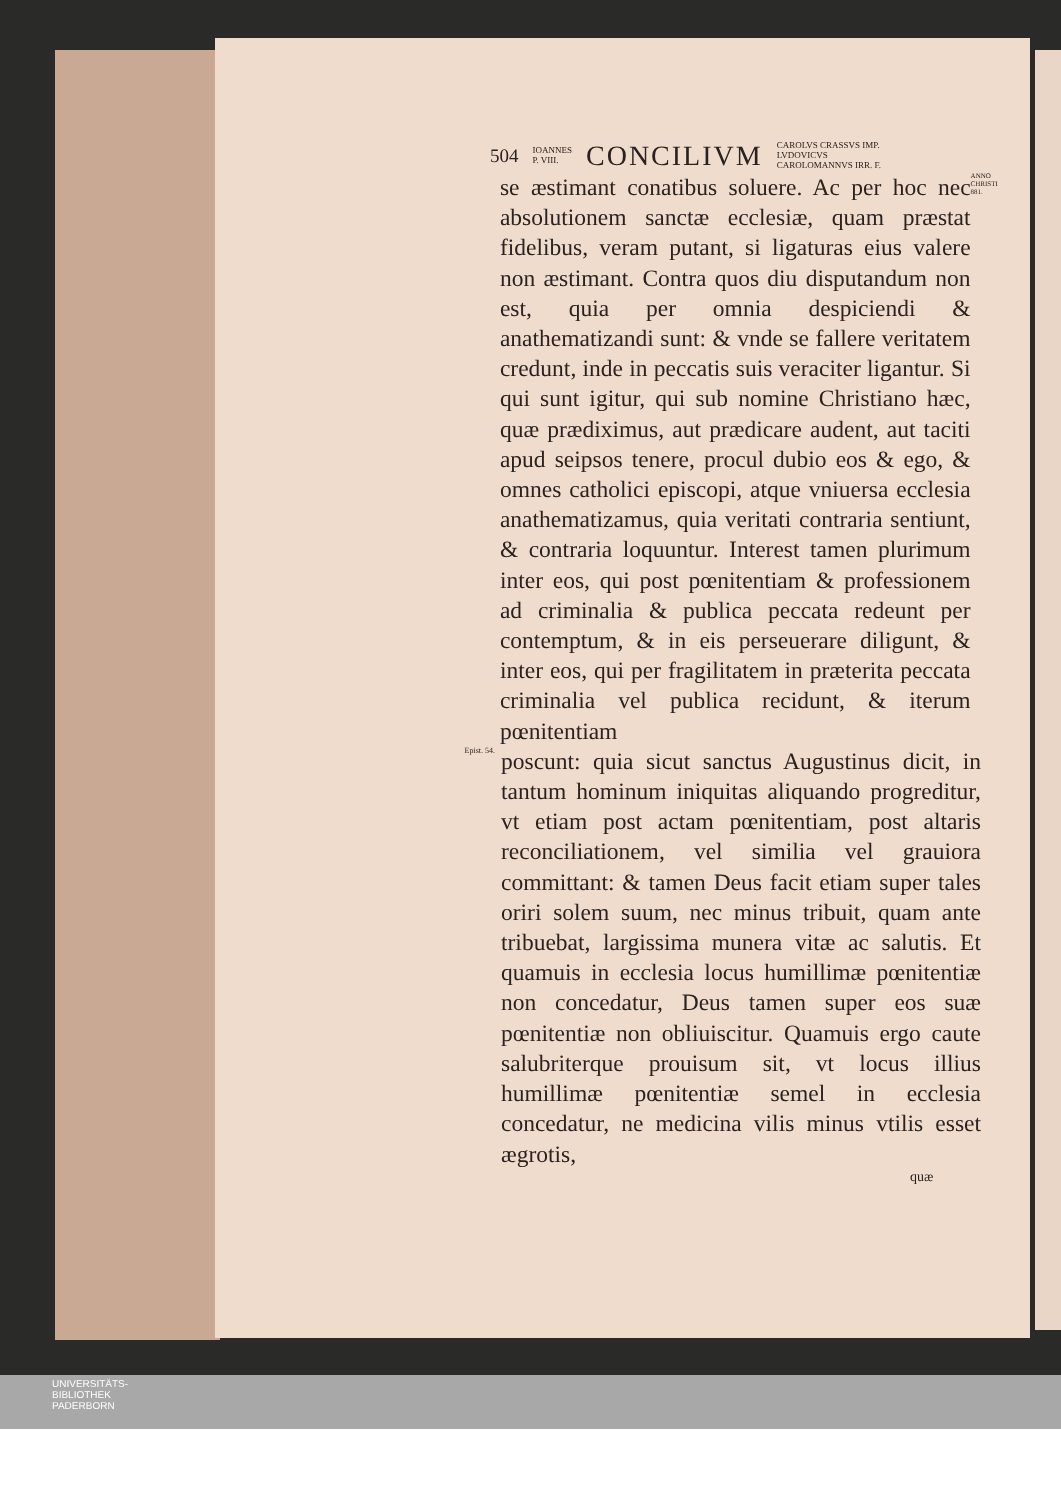504 IOANNES
P. VIII. CONCILIVM CAROLVS CRASSVS IMP.
LVDOVICVS
CAROLOMANNVS IRR. F.
se æstimant conatibus soluere. Ac per hoc nec absolutionem sanctæ ecclesiæ, quam præstat fidelibus, veram putant, si ligaturas eius valere non æstimant. Contra quos diu disputandum non est, quia per omnia despiciendi & anathematizandi sunt: & vnde se fallere veritatem credunt, inde in peccatis suis veraciter ligantur. Si qui sunt igitur, qui sub nomine Christiano hæc, quæ prædiximus, aut prædicare audent, aut taciti apud seipsos tenere, procul dubio eos & ego, & omnes catholici episcopi, atque vniuersa ecclesia anathematizamus, quia veritati contraria sentiunt, & contraria loquuntur. Interest tamen plurimum inter eos, qui post pœnitentiam & professionem ad criminalia & publica peccata redeunt per contemptum, & in eis perseuerare diligunt, & inter eos, qui per fragilitatem in præterita peccata criminalia vel publica recidunt, & iterum pœnitentiam
ANNO CHRISTI 881.
Epist. 54.
poscunt: quia sicut sanctus Augustinus dicit, in tantum hominum iniquitas aliquando progreditur, vt etiam post actam pœnitentiam, post altaris reconciliationem, vel similia vel grauiora committant: & tamen Deus facit etiam super tales oriri solem suum, nec minus tribuit, quam ante tribuebat, largissima munera vitæ ac salutis. Et quamuis in ecclesia locus humillimæ pœnitentiæ non concedatur, Deus tamen super eos suæ pœnitentiæ non obliuiscitur. Quamuis ergo caute salubriterque prouisum sit, vt locus illius humillimæ pœnitentiæ semel in ecclesia concedatur, ne medicina vilis minus vtilis esset ægrotis,
quæ
UNIVERSITÄTS-
BIBLIOTHEK
PADERBORN